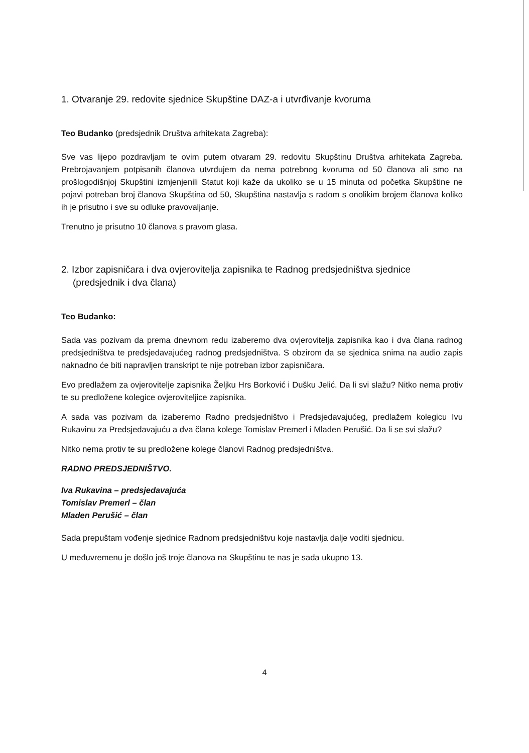1. Otvaranje 29. redovite sjednice Skupštine DAZ-a i utvrđivanje kvoruma
Teo Budanko (predsjednik Društva arhitekata Zagreba):
Sve vas lijepo pozdravljam te ovim putem otvaram 29. redovitu Skupštinu Društva arhitekata Zagreba. Prebrojavanjem potpisanih članova utvrđujem da nema potrebnog kvoruma od 50 članova ali smo na prošlogodišnjoj Skupštini izmjenjenili Statut koji kaže da ukoliko se u 15 minuta od početka Skupštine ne pojavi potreban broj članova Skupština od 50, Skupština nastavlja s radom s onolikim brojem članova koliko ih je prisutno i sve su odluke pravovaljanje.
Trenutno je prisutno 10 članova s pravom glasa.
2. Izbor zapisničara i dva ovjerovitelja zapisnika te Radnog predsjedništva sjednice (predsjednik i dva člana)
Teo Budanko:
Sada vas pozivam da prema dnevnom redu izaberemo dva ovjerovitelja zapisnika kao i dva člana radnog predsjedništva te predsjedavajućeg radnog predsjedništva. S obzirom da se sjednica snima na audio zapis naknadno će biti napravljen transkript te nije potreban izbor zapisničara.
Evo predlažem za ovjerovitelje zapisnika Željku Hrs Borković i Dušku Jelić. Da li svi slažu? Nitko nema protiv te su predložene kolegice ovjeroviteljice zapisnika.
A sada vas pozivam da izaberemo Radno predsjedništvo i Predsjedavajućeg, predlažem kolegicu Ivu Rukavinu za Predsjedavajuću a dva člana kolege Tomislav Premerl i Mladen Perušić. Da li se svi slažu?
Nitko nema protiv te su predložene kolege članovi Radnog predsjedništva.
RADNO PREDSJEDNIŠTVO.
Iva Rukavina – predsjedavajuća
Tomislav Premerl – član
Mladen Perušić – član
Sada prepuštam vođenje sjednice Radnom predsjedništvu koje nastavlja dalje voditi sjednicu.
U međuvremenu je došlo još troje članova na Skupštinu te nas je sada ukupno 13.
4